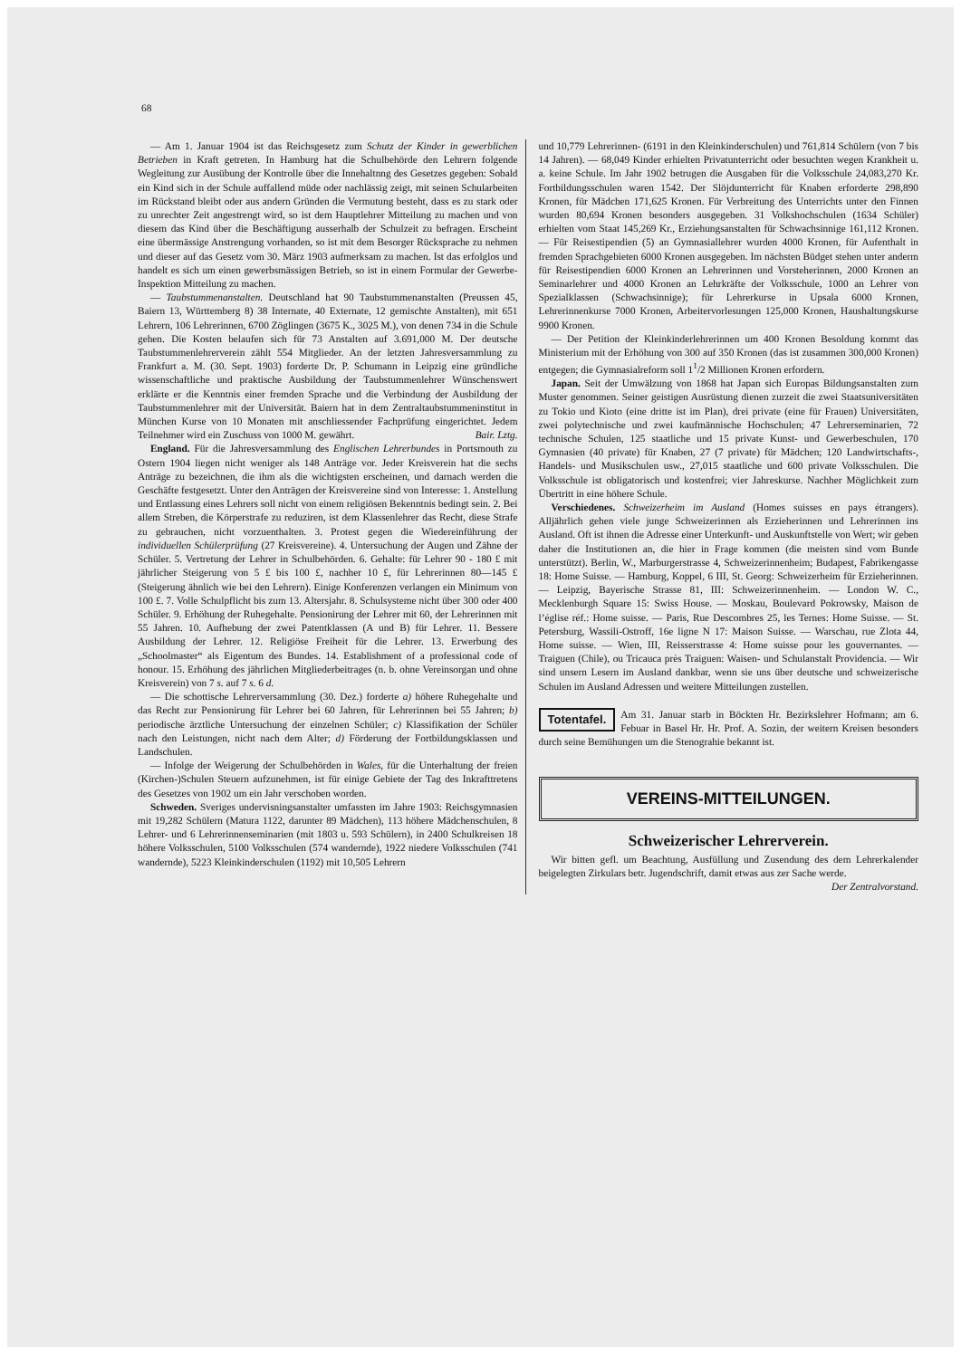68
— Am 1. Januar 1904 ist das Reichsgesetz zum Schutz der Kinder in gewerblichen Betrieben in Kraft getreten. In Hamburg hat die Schulbehörde den Lehrern folgende Wegleitung zur Ausübung der Kontrolle über die Innehaltnng des Gesetzes gegeben: Sobald ein Kind sich in der Schule auffallend müde oder nachlässig zeigt, mit seinen Schularbeiten im Rückstand bleibt oder aus andern Gründen die Vermutung besteht, dass es zu stark oder zu unrechter Zeit angestrengt wird, so ist dem Hauptlehrer Mitteilung zu machen und von diesem das Kind über die Beschäftigung ausserhalb der Schulzeit zu befragen. Erscheint eine übermässige Anstrengung vorhanden, so ist mit dem Besorger Rücksprache zu nehmen und dieser auf das Gesetz vom 30. März 1903 aufmerksam zu machen. Ist das erfolglos und handelt es sich um einen gewerbsmässigen Betrieb, so ist in einem Formular der Gewerbe-Inspektion Mitteilung zu machen.
— Taubstummenanstalten. Deutschland hat 90 Taubstummenanstalten (Preussen 45, Baiern 13, Württemberg 8) 38 Internate, 40 Externate, 12 gemischte Anstalten), mit 651 Lehrern, 106 Lehrerinnen, 6700 Zöglingen (3675 K., 3025 M.), von denen 734 in die Schule gehen. Die Kosten belaufen sich für 73 Anstalten auf 3.691,000 M. Der deutsche Taubstummenlehrerverein zählt 554 Mitglieder. An der letzten Jahresversammlung zu Frankfurt a. M. (30. Sept. 1903) forderte Dr. P. Schumann in Leipzig eine gründliche wissenschaftliche und praktische Ausbildung der Taubstummenlehrer Wünschenswert erklärte er die Kenntnis einer fremden Sprache und die Verbindung der Ausbildung der Taubstummenlehrer mit der Universität. Baiern hat in dem Zentraltaubstummeninstitut in München Kurse von 10 Monaten mit anschliessender Fachprüfung eingerichtet. Jedem Teilnehmer wird ein Zuschuss von 1000 M. gewährt. Bair. Lztg.
England. Für die Jahresversammlung des Englischen Lehrerbundes in Portsmouth zu Ostern 1904 liegen nicht weniger als 148 Anträge vor. Jeder Kreisverein hat die sechs Anträge zu bezeichnen, die ihm als die wichtigsten erscheinen, und darnach werden die Geschäfte festgesetzt. Unter den Anträgen der Kreisvereine sind von Interesse: 1. Anstellung und Entlassung eines Lehrers soll nicht von einem religiösen Bekenntnis bedingt sein. 2. Bei allem Streben, die Körperstrafe zu reduziren, ist dem Klassenlehrer das Recht, diese Strafe zu gebrauchen, nicht vorzuenthalten. 3. Protest gegen die Wiedereinführung der individuellen Schülerprüfung (27 Kreisvereine). 4. Untersuchung der Augen und Zähne der Schüler. 5. Vertretung der Lehrer in Schulbehörden. 6. Gehalte: für Lehrer 90 - 180 £ mit jährlicher Steigerung von 5 £ bis 100 £, nachher 10 £, für Lehrerinnen 80—145 £ (Steigerung ähnlich wie bei den Lehrern). Einige Konferenzen verlangen ein Minimum von 100 £. 7. Volle Schulpflicht bis zum 13. Altersjahr. 8. Schulsysteme nicht über 300 oder 400 Schüler. 9. Erhöhung der Ruhegehalte. Pensionirung der Lehrer mit 60, der Lehrerinnen mit 55 Jahren. 10. Aufhebung der zwei Patentklassen (A und B) für Lehrer. 11. Bessere Ausbildung der Lehrer. 12. Religiöse Freiheit für die Lehrer. 13. Erwerbung des „Schoolmaster“ als Eigentum des Bundes. 14. Establishment of a professional code of honour. 15. Erhöhung des jährlichen Mitgliederbeitrages (n. b. ohne Vereinsorgan und ohne Kreisverein) von 7 s. auf 7 s. 6 d.
— Die schottische Lehrerversammlung (30. Dez.) forderte a) höhere Ruhegehalte und das Recht zur Pensionirung für Lehrer bei 60 Jahren, für Lehrerinnen bei 55 Jahren; b) periodische ärztliche Untersuchung der einzelnen Schüler; c) Klassifikation der Schüler nach den Leistungen, nicht nach dem Alter; d) Förderung der Fortbildungsklassen und Landschulen.
— Infolge der Weigerung der Schulbehörden in Wales, für die Unterhaltung der freien (Kirchen-)Schulen Steuern aufzunehmen, ist für einige Gebiete der Tag des Inkrafttretens des Gesetzes von 1902 um ein Jahr verschoben worden.
Schweden. Sveriges undervisningsanstalter umfassten im Jahre 1903: Reichsgymnasien mit 19,282 Schülern (Matura 1122, darunter 89 Mädchen), 113 höhere Mädchenschulen, 8 Lehrer- und 6 Lehrerinnenseminarien (mit 1803 u. 593 Schülern), in 2400 Schulkreisen 18 höhere Volksschulen, 5100 Volksschulen (574 wandernde), 1922 niedere Volksschulen (741 wandernde), 5223 Kleinkinderschulen (1192) mit 10,505 Lehrern
und 10,779 Lehrerinnen- (6191 in den Kleinkinderschulen) und 761,814 Schülern (von 7 bis 14 Jahren). — 68,049 Kinder erhielten Privatunterricht oder besuchten wegen Krankheit u. a. keine Schule. Im Jahr 1902 betrugen die Ausgaben für die Volksschule 24,083,270 Kr. Fortbildungsschulen waren 1542. Der Slöjdunterricht für Knaben erforderte 298,890 Kronen, für Mädchen 171,625 Kronen. Für Verbreitung des Unterrichts unter den Finnen wurden 80,694 Kronen besonders ausgegeben. 31 Volkshochschulen (1634 Schüler) erhielten vom Staat 145,269 Kr., Erziehungsanstalten für Schwachsinnige 161,112 Kronen. — Für Reisestipendien (5) an Gymnasiallehrer wurden 4000 Kronen, für Aufenthalt in fremden Sprachgebieten 6000 Kronen ausgegeben. Im nächsten Büdget stehen unter anderm für Reisestipendien 6000 Kronen an Lehrerinnen und Vorsteherinnen, 2000 Kronen an Seminarlehrer und 4000 Kronen an Lehrkräfte der Volksschule, 1000 an Lehrer von Spezialklassen (Schwachsinnige); für Lehrerkurse in Upsala 6000 Kronen, Lehrerinnenkurse 7000 Kronen, Arbeitervorlesungen 125,000 Kronen, Haushaltungskurse 9900 Kronen.
— Der Petition der Kleinkinderlehrerinnen um 400 Kronen Besoldung kommt das Ministerium mit der Erhöhung von 300 auf 350 Kronen (das ist zusammen 300,000 Kronen) entgegen; die Gymnasialreform soll 1<sup>1</sup>/2 Millionen Kronen erfordern.
Japan. Seit der Umwälzung von 1868 hat Japan sich Europas Bildungsanstalten zum Muster genommen. Seiner geistigen Ausrüstung dienen zurzeit die zwei Staatsuniversitäten zu Tokio und Kioto (eine dritte ist im Plan), drei private (eine für Frauen) Universitäten, zwei polytechnische und zwei kaufmännische Hochschulen; 47 Lehrerseminarien, 72 technische Schulen, 125 staatliche und 15 private Kunst- und Gewerbeschulen, 170 Gymnasien (40 private) für Knaben, 27 (7 private) für Mädchen; 120 Landwirtschafts-, Handels- und Musikschulen usw., 27,015 staatliche und 600 private Volksschulen. Die Volksschule ist obligatorisch und kostenfrei; vier Jahreskurse. Nachher Möglichkeit zum Übertritt in eine höhere Schule.
Verschiedenes. Schweizerheim im Ausland (Homes suisses en pays étrangers). Alljährlich gehen viele junge Schweizerinnen als Erzieherinnen und Lehrerinnen ins Ausland. Oft ist ihnen die Adresse einer Unterkunft- und Auskunftstelle von Wert; wir geben daher die Institutionen an, die hier in Frage kommen (die meisten sind vom Bunde unterstützt). Berlin, W., Marburgerstrasse 4, Schweizerinnenheim; Budapest, Fabrikengasse 18: Home Suisse. — Hamburg, Koppel, 6 III, St. Georg: Schweizerheim für Erzieherinnen. — Leipzig, Bayerische Strasse 81, III: Schweizerinnenheim. — London W. C., Mecklenburgh Square 15: Swiss House. — Moskau, Boulevard Pokrowsky, Maison de l’église réf.: Home suisse. — Paris, Rue Descombres 25, les Ternes: Home Suisse. — St. Petersburg, Wassili-Ostroff, 16e ligne N 17: Maison Suisse. — Warschau, rue Zlota 44, Home suisse. — Wien, III, Reisserstrasse 4: Home suisse pour les gouvernantes. — Traiguen (Chile), ou Tricauca près Traiguen: Waisen- und Schulanstalt Providencia. — Wir sind unsern Lesern im Ausland dankbar, wenn sie uns über deutsche und schweizerische Schulen im Ausland Adressen und weitere Mitteilungen zustellen.
Totentafel. Am 31. Januar starb in Böckten Hr. Bezirkslehrer Hofmann; am 6. Febuar in Basel Hr. Hr. Prof. A. Sozin, der weitern Kreisen besonders durch seine Bemühungen um die Stenograhie bekannt ist.
VEREINS-MITTEILUNGEN.
Schweizerischer Lehrerverein.
Wir bitten gefl. um Beachtung, Ausfüllung und Zusendung des dem Lehrerkalender beigelegten Zirkulars betr. Jugendschrift, damit etwas aus zer Sache werde.
Der Zentralvorstand.